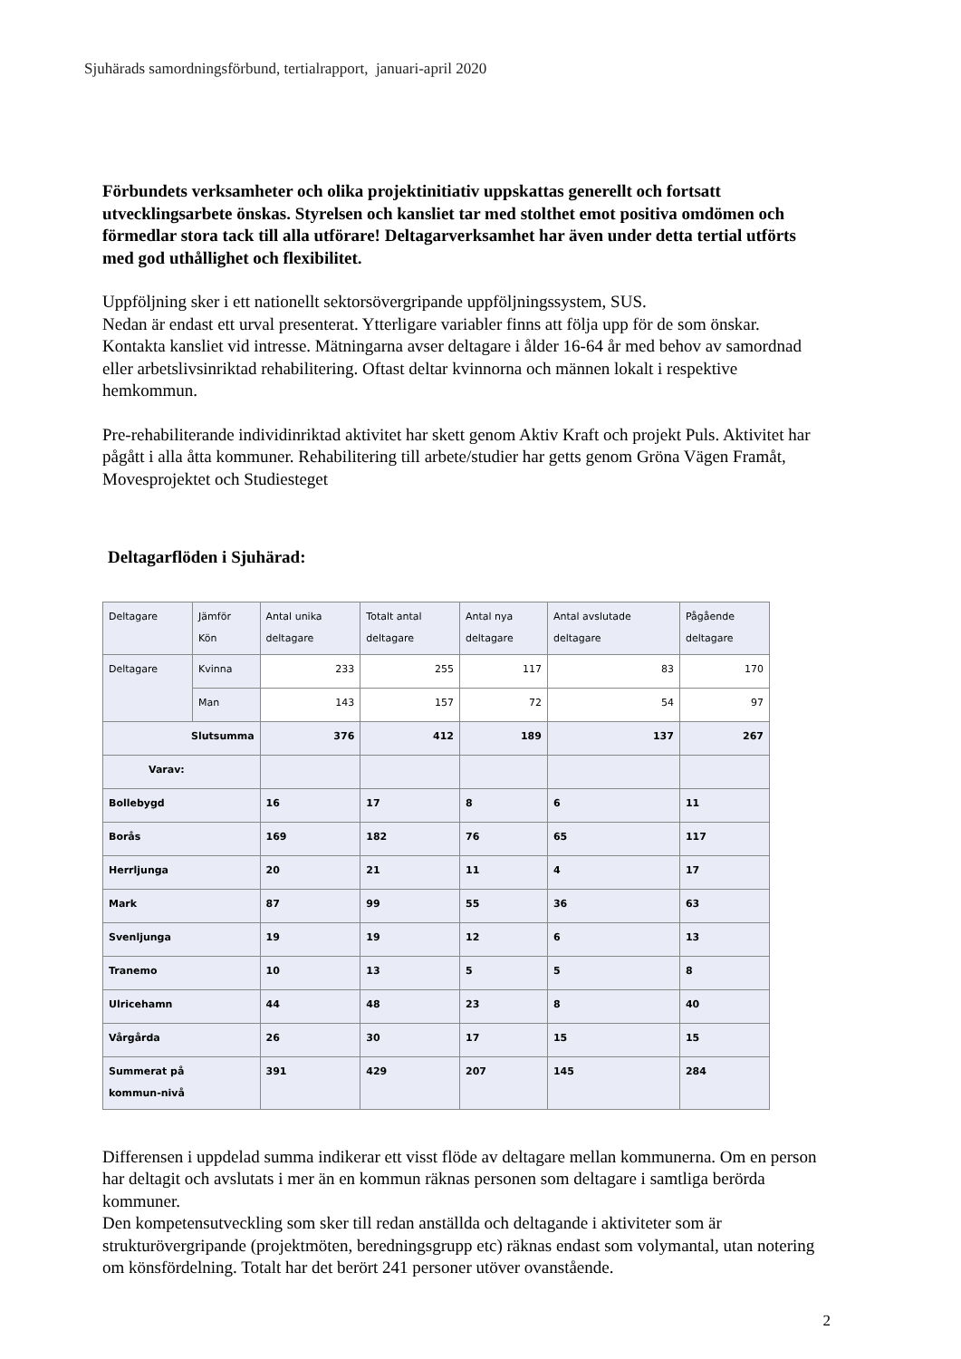Sjuhärads samordningsförbund, tertialrapport, januari-april 2020
Förbundets verksamheter och olika projektinitiativ uppskattas generellt och fortsatt utvecklingsarbete önskas. Styrelsen och kansliet tar med stolthet emot positiva omdömen och förmedlar stora tack till alla utförare! Deltagarverksamhet har även under detta tertial utförts med god uthållighet och flexibilitet.
Uppföljning sker i ett nationellt sektorsövergripande uppföljningssystem, SUS.
Nedan är endast ett urval presenterat. Ytterligare variabler finns att följa upp för de som önskar. Kontakta kansliet vid intresse. Mätningarna avser deltagare i ålder 16-64 år med behov av samordnad eller arbetslivsinriktad rehabilitering. Oftast deltar kvinnorna och männen lokalt i respektive hemkommun.
Pre-rehabiliterande individinriktad aktivitet har skett genom Aktiv Kraft och projekt Puls. Aktivitet har pågått i alla åtta kommuner. Rehabilitering till arbete/studier har getts genom Gröna Vägen Framåt, Movesprojektet och Studiesteget
Deltagarflöden i Sjuhärad:
| Deltagare | Jämför Kön | Antal unika deltagare | Totalt antal deltagare | Antal nya deltagare | Antal avslutade deltagare | Pågående deltagare |
| Deltagare | Kvinna | 233 | 255 | 117 | 83 | 170 |
| | Man | 143 | 157 | 72 | 54 | 97 |
| Slutsumma | | 376 | 412 | 189 | 137 | 267 |
| Varav: | | | | | | |
| Bollebygd | | 16 | 17 | 8 | 6 | 11 |
| Borås | | 169 | 182 | 76 | 65 | 117 |
| Herrljunga | | 20 | 21 | 11 | 4 | 17 |
| Mark | | 87 | 99 | 55 | 36 | 63 |
| Svenljunga | | 19 | 19 | 12 | 6 | 13 |
| Tranemo | | 10 | 13 | 5 | 5 | 8 |
| Ulricehamn | | 44 | 48 | 23 | 8 | 40 |
| Vårgårda | | 26 | 30 | 17 | 15 | 15 |
| Summerat på kommun-nivå | | 391 | 429 | 207 | 145 | 284 |
Differensen i uppdelad summa indikerar ett visst flöde av deltagare mellan kommunerna. Om en person har deltagit och avslutats i mer än en kommun räknas personen som deltagare i samtliga berörda kommuner.
Den kompetensutveckling som sker till redan anställda och deltagande i aktiviteter som är strukturövergripande (projektmöten, beredningsgrupp etc) räknas endast som volymantal, utan notering om könsfördelning. Totalt har det berört 241 personer utöver ovanstående.
2